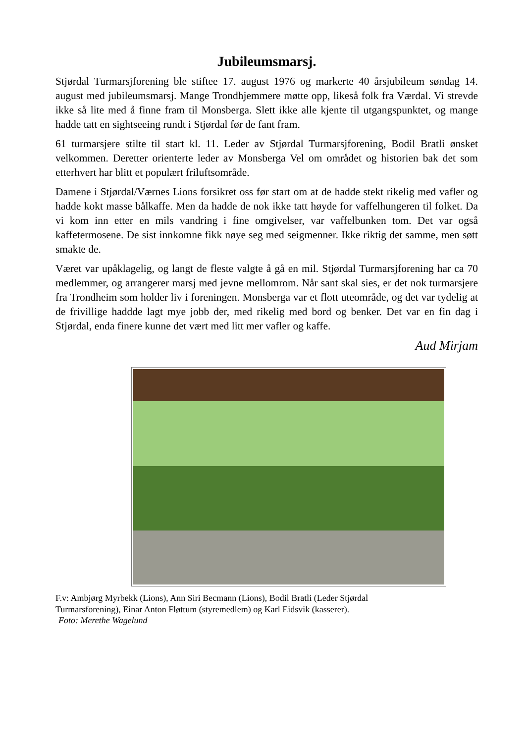Jubileumsmarsj.
Stjørdal Turmarsjforening ble stiftee 17. august 1976 og markerte 40 årsjubileum søndag 14. august med jubileumsmarsj. Mange Trondhjemmere møtte opp, likeså folk fra Værdal. Vi strevde ikke så lite med å finne fram til Monsberga. Slett ikke alle kjente til utgangspunktet, og mange hadde tatt en sightseeing rundt i Stjørdal før de fant fram.
61 turmarsjere stilte til start kl. 11. Leder av Stjørdal Turmarsjforening, Bodil Bratli ønsket velkommen. Deretter orienterte leder av Monsberga Vel om området og historien bak det som etterhvert har blitt et populært friluftsområde.
Damene i Stjørdal/Værnes Lions forsikret oss før start om at de hadde stekt rikelig med vafler og hadde kokt masse bålkaffe. Men da hadde de nok ikke tatt høyde for vaffelhungeren til folket. Da vi kom inn etter en mils vandring i fine omgivelser, var vaffelbunken tom. Det var også kaffetermosene. De sist innkomne fikk nøye seg med seigmenner. Ikke riktig det samme, men søtt smakte de.
Været var upåklagelig, og langt de fleste valgte å gå en mil. Stjørdal Turmarsjforening har ca 70 medlemmer, og arrangerer marsj med jevne mellomrom. Når sant skal sies, er det nok turmarsjere fra Trondheim som holder liv i foreningen. Monsberga var et flott uteområde, og det var tydelig at de frivillige haddde lagt mye jobb der, med rikelig med bord og benker. Det var en fin dag i Stjørdal, enda finere kunne det vært med litt mer vafler og kaffe.
Aud Mirjam
F.v: Ambjørg Myrbekk (Lions), Ann Siri Becmann (Lions), Bodil Bratli (Leder Stjørdal
Turmarsforening), Einar Anton Fløttum (styremedlem) og Karl Eidsvik (kasserer).
Foto: Merethe Wagelund